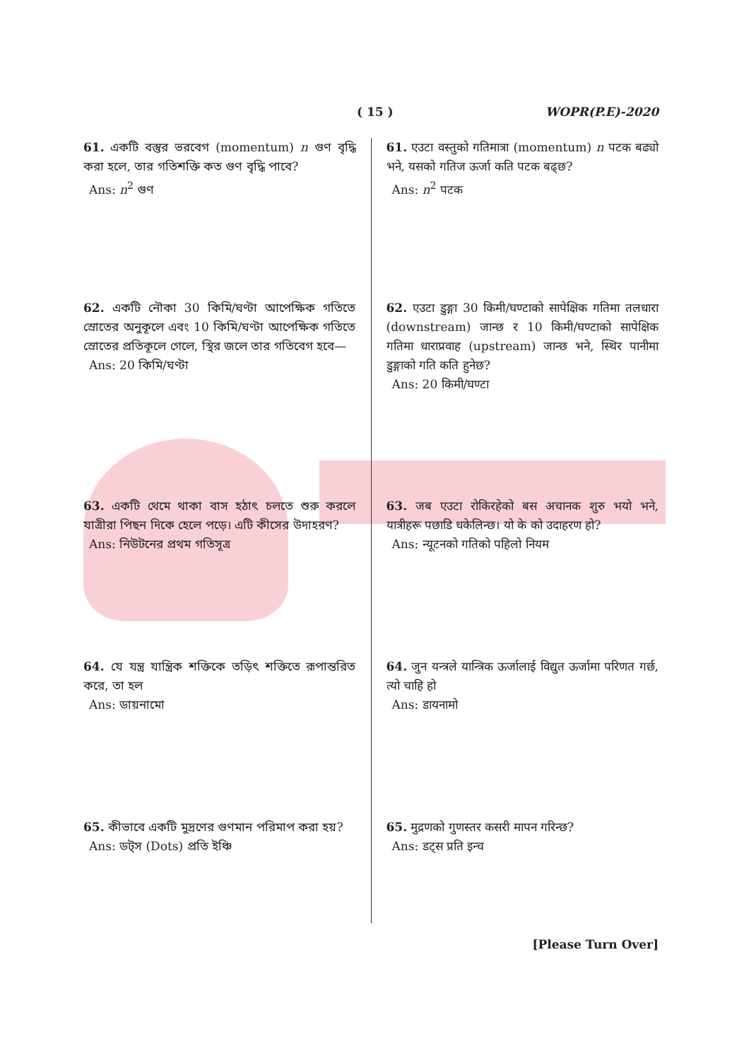( 15 ) WOPR(P.E)-2020
61. একটি বস্তুর ভরবেগ (momentum) n গুণ বৃদ্ধি করা হলে, তার গতিশক্তি কত গুণ বৃদ্ধি পাবে?
Ans: n<sup>2</sup> গুণ
62. একটি নৌকা 30 কিমি/ঘণ্টা আপেক্ষিক গতিতে স্রোতের অনুকূলে এবং 10 কিমি/ঘণ্টা আপেক্ষিক গতিতে স্রোতের প্রতিকূলে গেলে, স্থির জলে তার গতিবেগ হবে—
Ans: 20 কিমি/ঘণ্টা
63. একটি থেমে থাকা বাস হঠাৎ চলতে শুরু করলে যাত্রীরা পিছন দিকে হেলে পড়ে। এটি কীসের উদাহরণ?
Ans: নিউটনের প্রথম গতিসূত্র
64. যে যন্ত্র যান্ত্রিক শক্তিকে তড়িৎ শক্তিতে রূপান্তরিত করে, তা হল
Ans: ডায়নামো
65. কীভাবে একটি মুদ্রণের গুণমান পরিমাপ করা হয়?
Ans: ডট্স (Dots) প্রতি ইঞ্চি
61. एउटा वस्तुको गतिमात्रा (momentum) n पटक बढ्यो भने, यसको गतिज ऊर्जा कति पटक बढ्छ?
Ans: n<sup>2</sup> पटक
62. एउटा डुङ्गा 30 किमी/घण्टाको सापेक्षिक गतिमा तलधारा (downstream) जान्छ र 10 किमी/घण्टाको सापेक्षिक गतिमा धाराप्रवाह (upstream) जान्छ भने, स्थिर पानीमा डुङ्गाको गति कति हुनेछ?
Ans: 20 किमी/घण्टा
63. जब एउटा रोकिरहेको बस अचानक शुरु भयो भने, यात्रीहरू पछाडि धकेलिन्छ। यो के को उदाहरण हो?
Ans: न्यूटनको गतिको पहिलो नियम
64. जुन यन्त्रले यान्त्रिक ऊर्जालाई विद्युत ऊर्जामा परिणत गर्छ, त्यो चाहि हो
Ans: डायनामो
65. मुद्रणको गुणस्तर कसरी मापन गरिन्छ?
Ans: डट्स प्रति इन्च
[Please Turn Over]